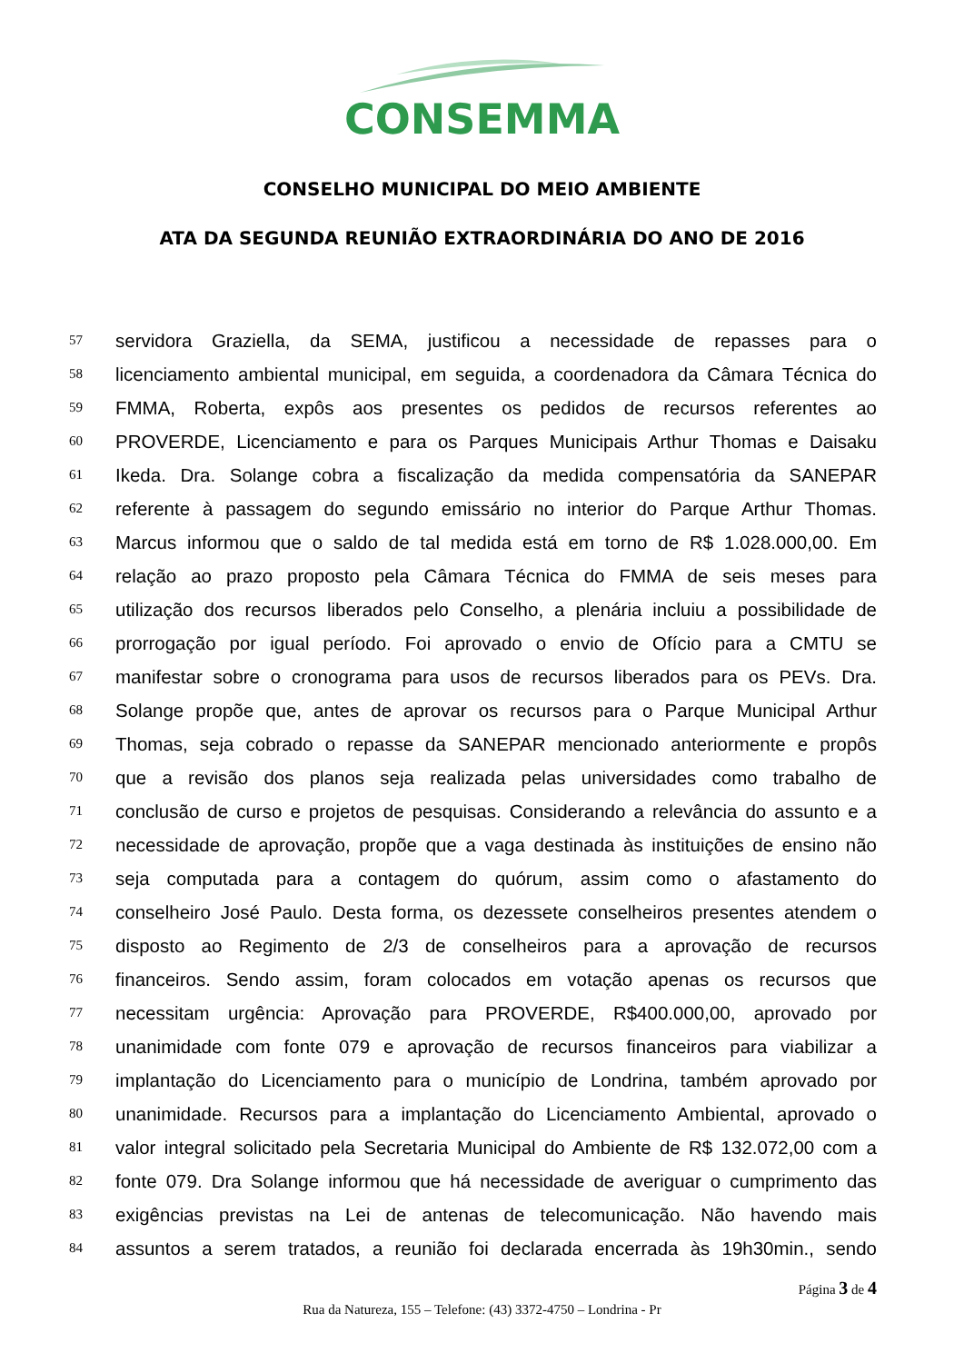CONSEMMA
CONSELHO MUNICIPAL DO MEIO AMBIENTE
ATA DA SEGUNDA REUNIÃO EXTRAORDINÁRIA DO ANO DE 2016
57 servidora Graziella, da SEMA, justificou a necessidade de repasses para o
58 licenciamento ambiental municipal, em seguida, a coordenadora da Câmara Técnica do
59 FMMA, Roberta, expôs aos presentes os pedidos de recursos referentes ao
60 PROVERDE, Licenciamento e para os Parques Municipais Arthur Thomas e Daisaku
61 Ikeda. Dra. Solange cobra a fiscalização da medida compensatória da SANEPAR
62 referente à passagem do segundo emissário no interior do Parque Arthur Thomas.
63 Marcus informou que o saldo de tal medida está em torno de R$ 1.028.000,00. Em
64 relação ao prazo proposto pela Câmara Técnica do FMMA de seis meses para
65 utilização dos recursos liberados pelo Conselho, a plenária incluiu a possibilidade de
66 prorrogação por igual período. Foi aprovado o envio de Ofício para a CMTU se
67 manifestar sobre o cronograma para usos de recursos liberados para os PEVs. Dra.
68 Solange propõe que, antes de aprovar os recursos para o Parque Municipal Arthur
69 Thomas, seja cobrado o repasse da SANEPAR mencionado anteriormente e propôs
70 que a revisão dos planos seja realizada pelas universidades como trabalho de
71 conclusão de curso e projetos de pesquisas. Considerando a relevância do assunto e a
72 necessidade de aprovação, propõe que a vaga destinada às instituições de ensino não
73 seja computada para a contagem do quórum, assim como o afastamento do
74 conselheiro José Paulo. Desta forma, os dezessete conselheiros presentes atendem o
75 disposto ao Regimento de 2/3 de conselheiros para a aprovação de recursos
76 financeiros. Sendo assim, foram colocados em votação apenas os recursos que
77 necessitam urgência: Aprovação para PROVERDE, R$400.000,00, aprovado por
78 unanimidade com fonte 079 e aprovação de recursos financeiros para viabilizar a
79 implantação do Licenciamento para o município de Londrina, também aprovado por
80 unanimidade. Recursos para a implantação do Licenciamento Ambiental, aprovado o
81 valor integral solicitado pela Secretaria Municipal do Ambiente de R$ 132.072,00 com a
82 fonte 079. Dra Solange informou que há necessidade de averiguar o cumprimento das
83 exigências previstas na Lei de antenas de telecomunicação. Não havendo mais
84 assuntos a serem tratados, a reunião foi declarada encerrada às 19h30min., sendo
Página 3 de 4
Rua da Natureza, 155 – Telefone: (43) 3372-4750 – Londrina - Pr